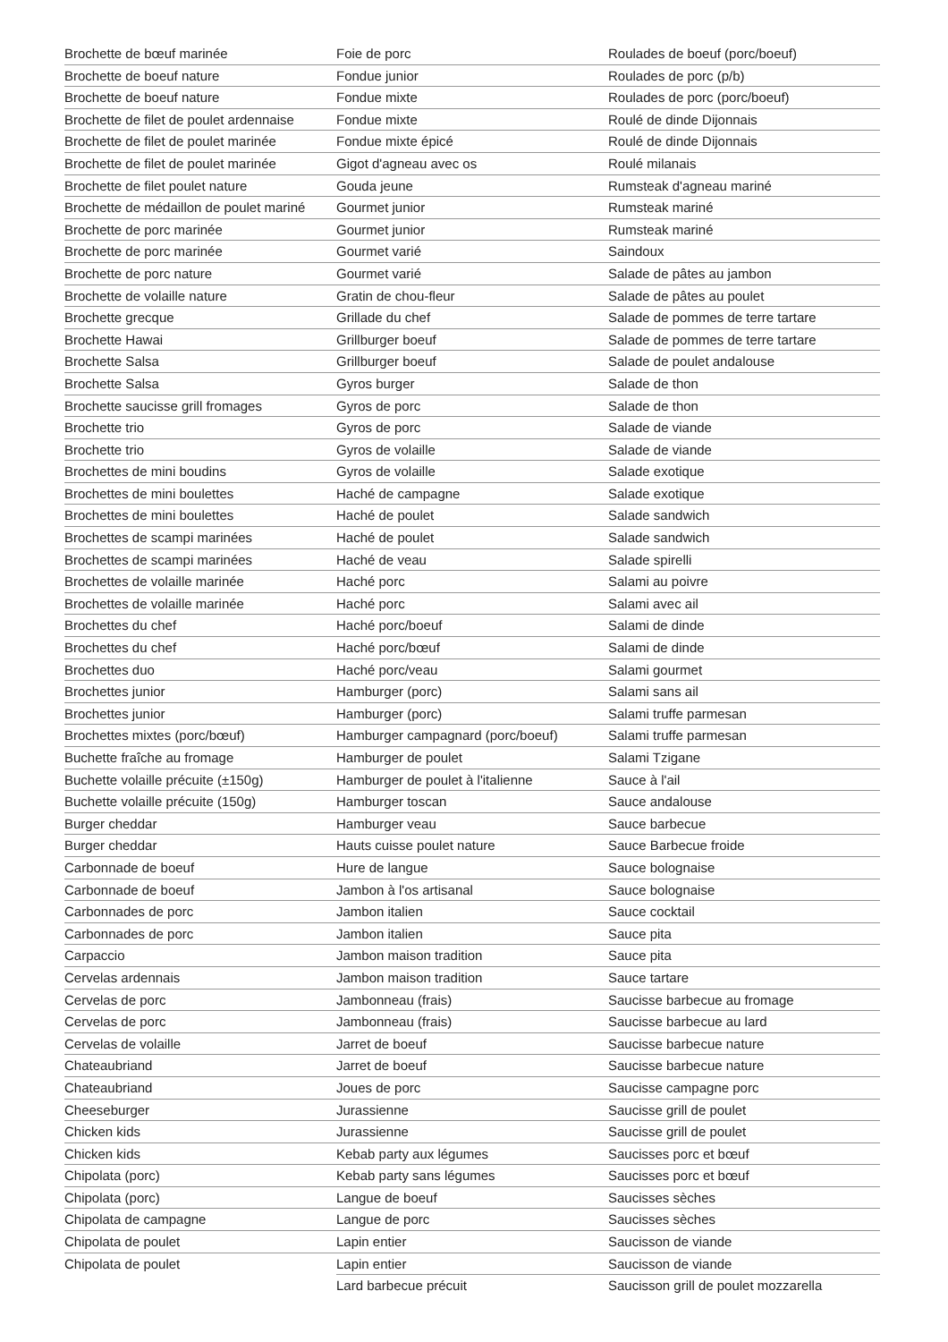Brochette de bœuf marinée
Brochette de boeuf nature
Brochette de boeuf nature
Brochette de filet de poulet ardennaise
Brochette de filet de poulet marinée
Brochette de filet de poulet marinée
Brochette de filet poulet nature
Brochette de médaillon de poulet mariné
Brochette de porc marinée
Brochette de porc marinée
Brochette de porc nature
Brochette de volaille nature
Brochette grecque
Brochette Hawai
Brochette Salsa
Brochette Salsa
Brochette saucisse grill fromages
Brochette trio
Brochette trio
Brochettes de mini boudins
Brochettes de mini boulettes
Brochettes de mini boulettes
Brochettes de scampi marinées
Brochettes de scampi marinées
Brochettes de volaille marinée
Brochettes de volaille marinée
Brochettes du chef
Brochettes du chef
Brochettes duo
Brochettes junior
Brochettes junior
Brochettes mixtes (porc/bœuf)
Buchette fraîche au fromage
Buchette volaille précuite (±150g)
Buchette volaille précuite (150g)
Burger cheddar
Burger cheddar
Carbonnade de boeuf
Carbonnade de boeuf
Carbonnades de porc
Carbonnades de porc
Carpaccio
Cervelas ardennais
Cervelas de porc
Cervelas de porc
Cervelas de volaille
Chateaubriand
Chateaubriand
Cheeseburger
Chicken kids
Chicken kids
Chipolata (porc)
Chipolata (porc)
Chipolata de campagne
Chipolata de poulet
Chipolata de poulet
Foie de porc
Fondue junior
Fondue mixte
Fondue mixte
Fondue mixte épicé
Gigot d'agneau avec os
Gouda jeune
Gourmet junior
Gourmet junior
Gourmet varié
Gourmet varié
Gratin de chou-fleur
Grillade du chef
Grillburger boeuf
Grillburger boeuf
Gyros burger
Gyros de porc
Gyros de porc
Gyros de volaille
Gyros de volaille
Haché de campagne
Haché de poulet
Haché de poulet
Haché de veau
Haché porc
Haché porc
Haché porc/boeuf
Haché porc/bœuf
Haché porc/veau
Hamburger (porc)
Hamburger (porc)
Hamburger campagnard (porc/boeuf)
Hamburger de poulet
Hamburger de poulet à l'italienne
Hamburger toscan
Hamburger veau
Hauts cuisse poulet nature
Hure de langue
Jambon à l'os artisanal
Jambon italien
Jambon italien
Jambon maison tradition
Jambon maison tradition
Jambonneau (frais)
Jambonneau (frais)
Jarret de boeuf
Jarret de boeuf
Joues de porc
Jurassienne
Jurassienne
Kebab party aux légumes
Kebab party sans légumes
Langue de boeuf
Langue de porc
Lapin entier
Lapin entier
Lard barbecue précuit
Roulades de boeuf (porc/boeuf)
Roulades de porc (p/b)
Roulades de porc (porc/boeuf)
Roulé de dinde Dijonnais
Roulé de dinde Dijonnais
Roulé milanais
Rumsteak d'agneau mariné
Rumsteak mariné
Rumsteak mariné
Saindoux
Salade de pâtes au jambon
Salade de pâtes au poulet
Salade de pommes de terre tartare
Salade de pommes de terre tartare
Salade de poulet andalouse
Salade de thon
Salade de thon
Salade de viande
Salade de viande
Salade exotique
Salade exotique
Salade sandwich
Salade sandwich
Salade spirelli
Salami au poivre
Salami avec ail
Salami de dinde
Salami de dinde
Salami gourmet
Salami sans ail
Salami truffe parmesan
Salami truffe parmesan
Salami Tzigane
Sauce à l'ail
Sauce andalouse
Sauce barbecue
Sauce Barbecue froide
Sauce bolognaise
Sauce bolognaise
Sauce cocktail
Sauce pita
Sauce pita
Sauce tartare
Saucisse barbecue au fromage
Saucisse barbecue au lard
Saucisse barbecue nature
Saucisse barbecue nature
Saucisse campagne porc
Saucisse grill de poulet
Saucisse grill de poulet
Saucisses porc et bœuf
Saucisses porc et bœuf
Saucisses sèches
Saucisses sèches
Saucisson de viande
Saucisson de viande
Saucisson grill de poulet mozzarella